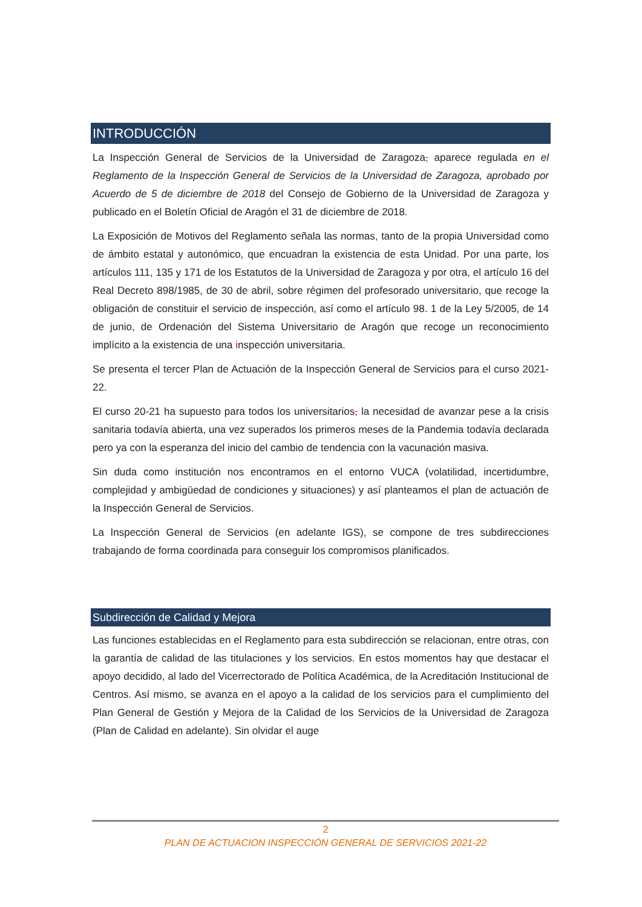INTRODUCCIÓN
La Inspección General de Servicios de la Universidad de Zaragoza, aparece regulada en el Reglamento de la Inspección General de Servicios de la Universidad de Zaragoza, aprobado por Acuerdo de 5 de diciembre de 2018 del Consejo de Gobierno de la Universidad de Zaragoza y publicado en el Boletín Oficial de Aragón el 31 de diciembre de 2018.
La Exposición de Motivos del Reglamento señala las normas, tanto de la propia Universidad como de ámbito estatal y autonómico, que encuadran la existencia de esta Unidad. Por una parte, los artículos 111, 135 y 171 de los Estatutos de la Universidad de Zaragoza y por otra, el artículo 16 del Real Decreto 898/1985, de 30 de abril, sobre régimen del profesorado universitario, que recoge la obligación de constituir el servicio de inspección, así como el artículo 98. 1 de la Ley 5/2005, de 14 de junio, de Ordenación del Sistema Universitario de Aragón que recoge un reconocimiento implícito a la existencia de una inspección universitaria.
Se presenta el tercer Plan de Actuación de la Inspección General de Servicios para el curso 2021-22.
El curso 20-21 ha supuesto para todos los universitarios, la necesidad de avanzar pese a la crisis sanitaria todavía abierta, una vez superados los primeros meses de la Pandemia todavía declarada pero ya con la esperanza del inicio del cambio de tendencia con la vacunación masiva.
Sin duda como institución nos encontramos en el entorno VUCA (volatilidad, incertidumbre, complejidad y ambigüedad de condiciones y situaciones) y así planteamos el plan de actuación de la Inspección General de Servicios.
La Inspección General de Servicios (en adelante IGS), se compone de tres subdirecciones trabajando de forma coordinada para conseguir los compromisos planificados.
Subdirección de Calidad y Mejora
Las funciones establecidas en el Reglamento para esta subdirección se relacionan, entre otras, con la garantía de calidad de las titulaciones y los servicios. En estos momentos hay que destacar el apoyo decidido, al lado del Vicerrectorado de Política Académica, de la Acreditación Institucional de Centros. Así mismo, se avanza en el apoyo a la calidad de los servicios para el cumplimiento del Plan General de Gestión y Mejora de la Calidad de los Servicios de la Universidad de Zaragoza (Plan de Calidad en adelante). Sin olvidar el auge
2
PLAN DE ACTUACION INSPECCIÓN GENERAL DE SERVICIOS 2021-22